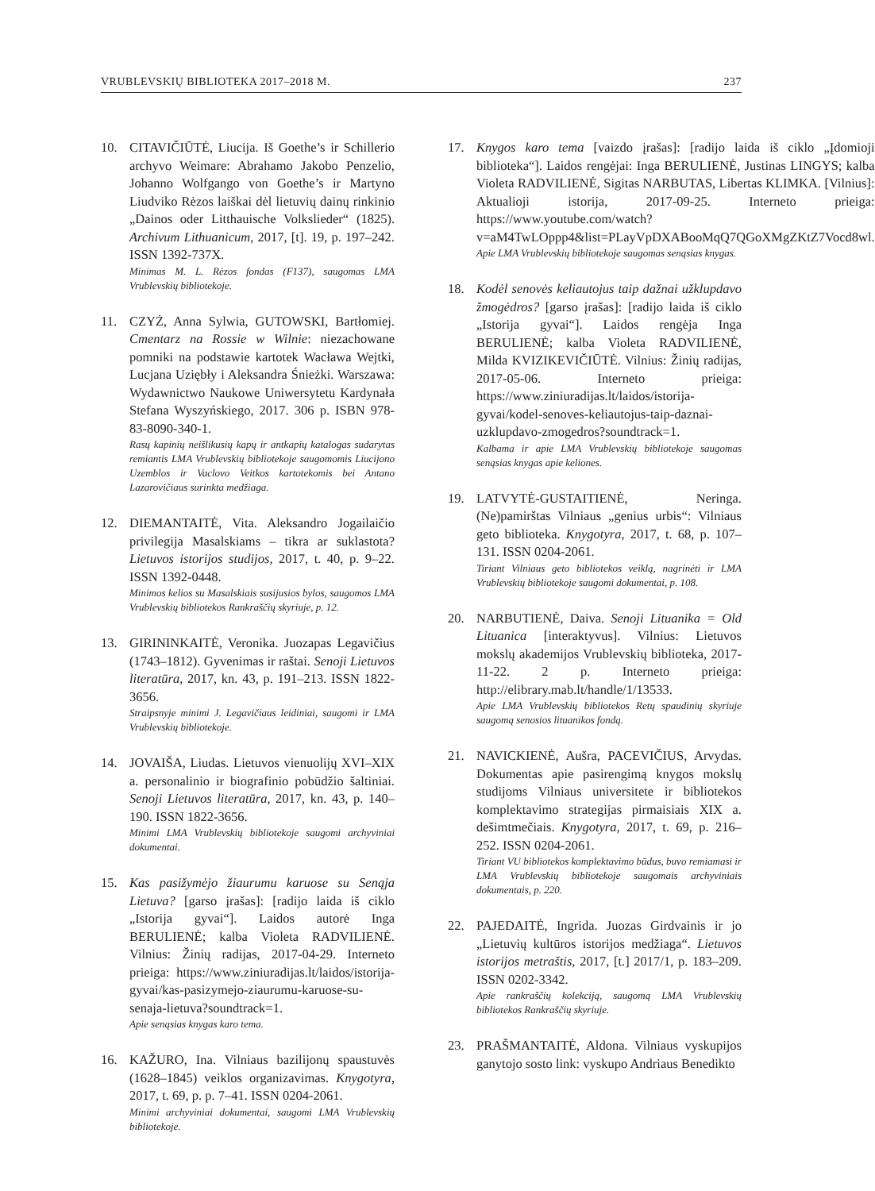VRUBLEVSKIŲ BIBLIOTEKA 2017–2018 M. 237
10. CITAVIČIŪTĖ, Liucija. Iš Goethe’s ir Schillerio archyvo Weimare: Abrahamo Jakobo Penzelio, Johanno Wolfgango von Goethe’s ir Martyno Liudviko Rėzos laiškai dėl lietuvių dainų rinkinio „Dainos oder Litthauische Volkslieder“ (1825). Archivum Lithuanicum, 2017, [t]. 19, p. 197–242. ISSN 1392-737X.
Minimas M. L. Rėzos fondas (F137), saugomas LMA Vrublevskių bibliotekoje.
11. CZYŻ, Anna Sylwia, GUTOWSKI, Bartłomiej. Cmentarz na Rossie w Wilnie: niezachowane pomniki na podstawie kartotek Wacława Wejtki, Lucjana Uziębły i Aleksandra Śnieżki. Warszawa: Wydawnictwo Naukowe Uniwersytetu Kardynała Stefana Wyszyńskiego, 2017. 306 p. ISBN 978-83-8090-340-1.
Rasų kapinių neišlikusių kapų ir antkapių katalogas sudarytas remiantis LMA Vrublevskių bibliotekoje saugomomis Liucijono Uzemblos ir Vaclovo Veitkos kartotekomis bei Antano Lazarovičiaus surinkta medžiaga.
12. DIEMANTAITĖ, Vita. Aleksandro Jogailaičio privilegija Masalskiams – tikra ar suklastota? Lietuvos istorijos studijos, 2017, t. 40, p. 9–22. ISSN 1392-0448.
Minimos kelios su Masalskiais susijusios bylos, saugomos LMA Vrublevskių bibliotekos Rankraščių skyriuje, p. 12.
13. GIRININKAITĖ, Veronika. Juozapas Legavičius (1743–1812). Gyvenimas ir raštai. Senoji Lietuvos literatūra, 2017, kn. 43, p. 191–213. ISSN 1822-3656.
Straipsnyje minimi J. Legavičiaus leidiniai, saugomi ir LMA Vrublevskių bibliotekoje.
14. JOVAIŠA, Liudas. Lietuvos vienuolijų XVI–XIX a. personalinio ir biografinio pobūdžio šaltiniai. Senoji Lietuvos literatūra, 2017, kn. 43, p. 140–190. ISSN 1822-3656.
Minimi LMA Vrublevskių bibliotekoje saugomi archyviniai dokumentai.
15. Kas pasižymėjo žiaurumu karuose su Senąja Lietuva? [garso įrašas]: [radijo laida iš ciklo „Istorija gyvai“]. Laidos autorė Inga BERULIENĖ; kalba Violeta RADVILIENĖ. Vilnius: Žinių radijas, 2017-04-29. Interneto prieiga: https://www.ziniuradijas.lt/laidos/istorija-gyvai/kas-pasizymejo-ziaurumu-karuose-su-senaja-lietuva?soundtrack=1.
Apie senąsias knygas karo tema.
16. KAŽURO, Ina. Vilniaus bazilijonų spaustuvės (1628–1845) veiklos organizavimas. Knygotyra, 2017, t. 69, p. p. 7–41. ISSN 0204-2061.
Minimi archyviniai dokumentai, saugomi LMA Vrublevskių bibliotekoje.
17. Knygos karo tema [vaizdo įrašas]: [radijo laida iš ciklo „Įdomioji biblioteka“]. Laidos rengėjai: Inga BERULIENĖ, Justinas LINGYS; kalba Violeta RADVILIENĖ, Sigitas NARBUTAS, Libertas KLIMKA. [Vilnius]: Aktualioji istorija, 2017-09-25. Interneto prieiga: https://www.youtube.com/watch?v=aM4TwLOppp4&list=PLayVpDXABooMqQ7QGoXMgZKtZ7Vocd8wl.
Apie LMA Vrublevskių bibliotekoje saugomas senąsias knygas.
18. Kodėl senovės keliautojus taip dažnai užklupdavo žmogėdros? [garso įrašas]: [radijo laida iš ciklo „Istorija gyvai“]. Laidos rengėja Inga BERULIENĖ; kalba Violeta RADVILIENĖ, Milda KVIZIKEVIČIŪTĖ. Vilnius: Žinių radijas, 2017-05-06. Interneto prieiga: https://www.ziniuradijas.lt/laidos/istorija-gyvai/kodel-senoves-keliautojus-taip-daznai-uzklupdavo-zmogedros?soundtrack=1.
Kalbama ir apie LMA Vrublevskių bibliotekoje saugomas senąsias knygas apie keliones.
19. LATVYTĖ-GUSTAITIENĖ, Neringa. (Ne)pamirštas Vilniaus „genius urbis“: Vilniaus geto biblioteka. Knygotyra, 2017, t. 68, p. 107–131. ISSN 0204-2061.
Tiriant Vilniaus geto bibliotekos veiklą, nagrinėti ir LMA Vrublevskių bibliotekoje saugomi dokumentai, p. 108.
20. NARBUTIENĖ, Daiva. Senoji Lituanika = Old Lituanica [interaktyvus]. Vilnius: Lietuvos mokslų akademijos Vrublevskių biblioteka, 2017-11-22. 2 p. Interneto prieiga: http://elibrary.mab.lt/handle/1/13533.
Apie LMA Vrublevskių bibliotekos Retų spaudinių skyriuje saugomą senosios lituanikos fondą.
21. NAVICKIENĖ, Aušra, PACEVIČIUS, Arvydas. Dokumentas apie pasirengimą knygos mokslų studijoms Vilniaus universitete ir bibliotekos komplektavimo strategijas pirmaisiais XIX a. dešimtmečiais. Knygotyra, 2017, t. 69, p. 216–252. ISSN 0204-2061.
Tiriant VU bibliotekos komplektavimo būdus, buvo remiamasi ir LMA Vrublevskių bibliotekoje saugomais archyviniais dokumentais, p. 220.
22. PAJEDAITĖ, Ingrida. Juozas Girdvainis ir jo „Lietuvių kultūros istorijos medžiaga“. Lietuvos istorijos metraštis, 2017, [t.] 2017/1, p. 183–209. ISSN 0202-3342.
Apie rankraščių kolekciją, saugomą LMA Vrublevskių bibliotekos Rankraščių skyriuje.
23. PRAŠMANTAITĖ, Aldona. Vilniaus vyskupijos ganytojo sosto link: vyskupo Andriaus Benedikto